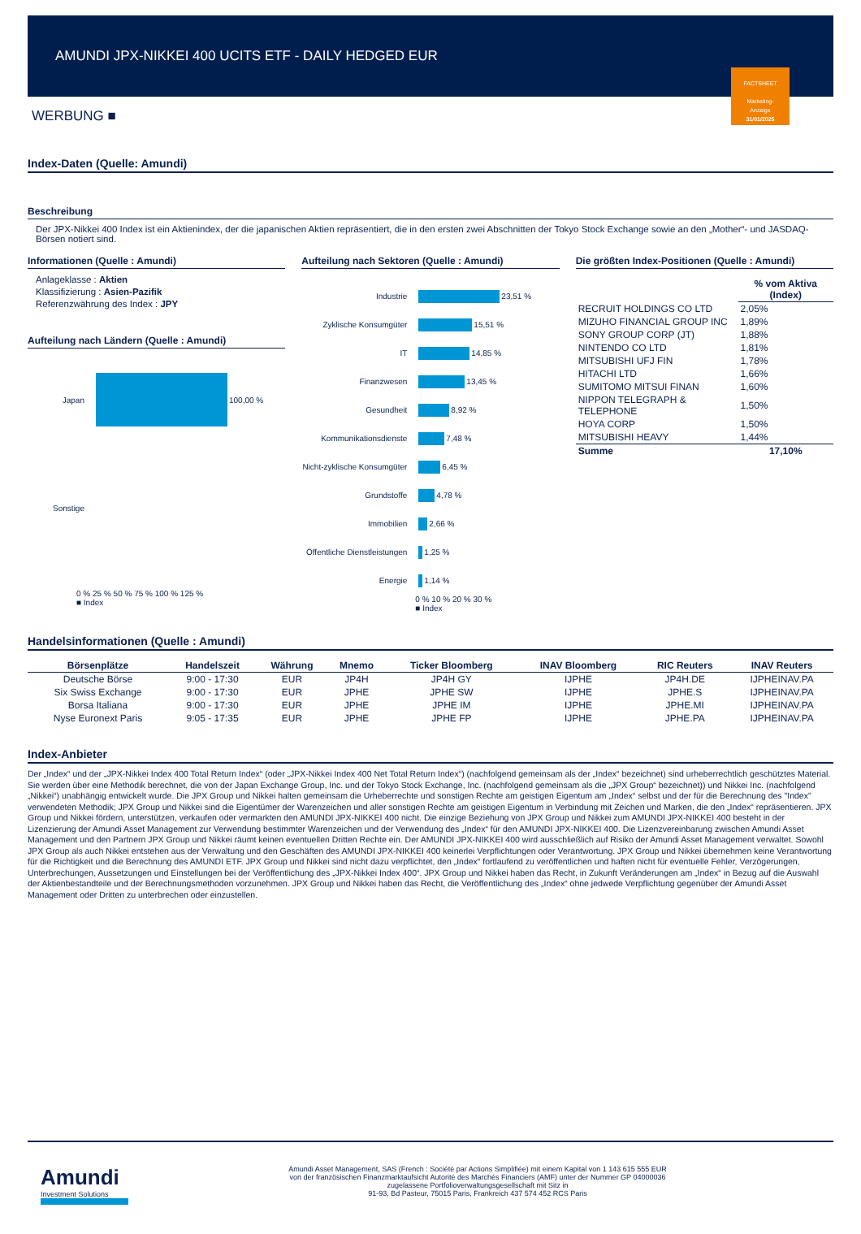AMUNDI JPX-NIKKEI 400 UCITS ETF - DAILY HEDGED EUR
FACTSHEET
Marketing-
Anzeige
31/01/2025
WERBUNG ■
Index-Daten (Quelle: Amundi)
Beschreibung
Der JPX-Nikkei 400 Index ist ein Aktienindex, der die japanischen Aktien repräsentiert, die in den ersten zwei Abschnitten der Tokyo Stock Exchange sowie an den „Mother“- und JASDAQ-Börsen notiert sind.
Informationen (Quelle : Amundi)
Anlageklasse : Aktien
Klassifizierung : Asien-Pazifik
Referenzwährung des Index : JPY
Aufteilung nach Ländern (Quelle : Amundi)
Japan 100,00 %
Sonstige
0 % 25 % 50 % 75 % 100 % 125 %
■ Index
Aufteilung nach Sektoren (Quelle : Amundi)
Industrie 23,51 %
Zyklische Konsumgüter 15,51 %
IT 14,85 %
Finanzwesen 13,45 %
Gesundheit 8,92 %
Kommunikationsdienste 7,48 %
Nicht-zyklische Konsumgüter 6,45 %
Grundstoffe 4,78 %
Immobilien 2,66 %
Öffentliche Dienstleistungen 1,25 %
Energie 1,14 %
0 % 10 % 20 % 30 %
■ Index
Die größten Index-Positionen (Quelle : Amundi)
| | % vom Aktiva (Index) |
| --- | --- |
| RECRUIT HOLDINGS CO LTD | 2,05% |
| MIZUHO FINANCIAL GROUP INC | 1,89% |
| SONY GROUP CORP (JT) | 1,88% |
| NINTENDO CO LTD | 1,81% |
| MITSUBISHI UFJ FIN | 1,78% |
| HITACHI LTD | 1,66% |
| SUMITOMO MITSUI FINAN | 1,60% |
| NIPPON TELEGRAPH & TELEPHONE | 1,50% |
| HOYA CORP | 1,50% |
| MITSUBISHI HEAVY | 1,44% |
| Summe | 17,10% |
Handelsinformationen (Quelle : Amundi)
| Börsenplätze | Handelszeit | Währung | Mnemo | Ticker Bloomberg | INAV Bloomberg | RIC Reuters | INAV Reuters |
| --- | --- | --- | --- | --- | --- | --- | --- |
| Deutsche Börse | 9:00 - 17:30 | EUR | JP4H | JP4H GY | IJPHE | JP4H.DE | IJPHEINAV.PA |
| Six Swiss Exchange | 9:00 - 17:30 | EUR | JPHE | JPHE SW | IJPHE | JPHE.S | IJPHEINAV.PA |
| Borsa Italiana | 9:00 - 17:30 | EUR | JPHE | JPHE IM | IJPHE | JPHE.MI | IJPHEINAV.PA |
| Nyse Euronext Paris | 9:05 - 17:35 | EUR | JPHE | JPHE FP | IJPHE | JPHE.PA | IJPHEINAV.PA |
Index-Anbieter
Der „Index“ und der „JPX-Nikkei Index 400 Total Return Index“ (oder „JPX-Nikkei Index 400 Net Total Return Index“) (nachfolgend gemeinsam als der „Index“ bezeichnet) sind urheberrechtlich geschütztes Material. Sie werden über eine Methodik berechnet, die von der Japan Exchange Group, Inc. und der Tokyo Stock Exchange, Inc. (nachfolgend gemeinsam als die „JPX Group“ bezeichnet)) und Nikkei Inc. (nachfolgend „Nikkei“) unabhängig entwickelt wurde. Die JPX Group und Nikkei halten gemeinsam die Urheberrechte und sonstigen Rechte am geistigen Eigentum am „Index“ selbst und der für die Berechnung des "Index" verwendeten Methodik; JPX Group und Nikkei sind die Eigentümer der Warenzeichen und aller sonstigen Rechte am geistigen Eigentum in Verbindung mit Zeichen und Marken, die den „Index“ repräsentieren. JPX Group und Nikkei fördern, unterstützen, verkaufen oder vermarkten den AMUNDI JPX-NIKKEI 400 nicht. Die einzige Beziehung von JPX Group und Nikkei zum AMUNDI JPX-NIKKEI 400 besteht in der Lizenzierung der Amundi Asset Management zur Verwendung bestimmter Warenzeichen und der Verwendung des „Index“ für den AMUNDI JPX-NIKKEI 400. Die Lizenzvereinbarung zwischen Amundi Asset Management und den Partnern JPX Group und Nikkei räumt keinen eventuellen Dritten Rechte ein. Der AMUNDI JPX-NIKKEI 400 wird ausschließlich auf Risiko der Amundi Asset Management verwaltet. Sowohl JPX Group als auch Nikkei entstehen aus der Verwaltung und den Geschäften des AMUNDI JPX-NIKKEI 400 keinerlei Verpflichtungen oder Verantwortung. JPX Group und Nikkei übernehmen keine Verantwortung für die Richtigkeit und die Berechnung des AMUNDI ETF. JPX Group und Nikkei sind nicht dazu verpflichtet, den „Index“ fortlaufend zu veröffentlichen und haften nicht für eventuelle Fehler, Verzögerungen, Unterbrechungen, Aussetzungen und Einstellungen bei der Veröffentlichung des „JPX-Nikkei Index 400“. JPX Group und Nikkei haben das Recht, in Zukunft Veränderungen am „Index“ in Bezug auf die Auswahl der Aktienbestandteile und der Berechnungsmethoden vorzunehmen. JPX Group und Nikkei haben das Recht, die Veröffentlichung des „Index“ ohne jedwede Verpflichtung gegenüber der Amundi Asset Management oder Dritten zu unterbrechen oder einzustellen.
Amundi
Investment Solutions
Amundi Asset Management, SAS (French : Société par Actions Simplifiée) mit einem Kapital von 1 143 615 555 EUR
von der französischen Finanzmarktaufsicht Autorité des Marchés Financiers (AMF) unter der Nummer GP 04000036
zugelassene Portfolioverwaltungsgesellschaft mit Sitz in
91-93, Bd Pasteur, 75015 Paris, Frankreich 437 574 452 RCS Paris